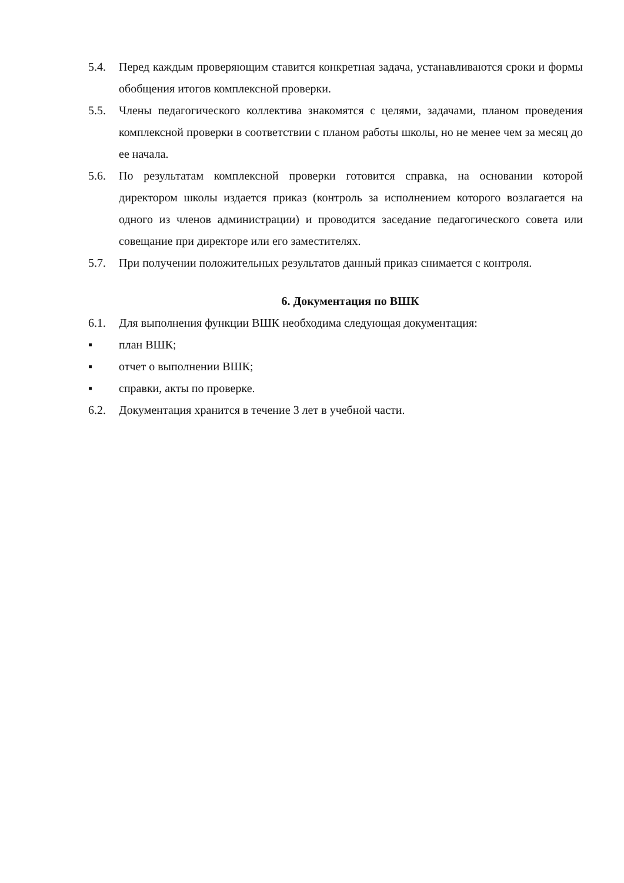5.4. Перед каждым проверяющим ставится конкретная задача, устанавливаются сроки и формы обобщения итогов комплексной проверки.
5.5. Члены педагогического коллектива знакомятся с целями, задачами, планом проведения комплексной проверки в соответствии с планом работы школы, но не менее чем за месяц до ее начала.
5.6. По результатам комплексной проверки готовится справка, на основании которой директором школы издается приказ (контроль за исполнением которого возлагается на одного из членов администрации) и проводится заседание педагогического совета или совещание при директоре или его заместителях.
5.7. При получении положительных результатов данный приказ снимается с контроля.
6. Документация по ВШК
6.1. Для выполнения функции ВШК необходима следующая документация:
▪ план ВШК;
▪ отчет о выполнении ВШК;
▪ справки, акты по проверке.
6.2. Документация хранится в течение 3 лет в учебной части.